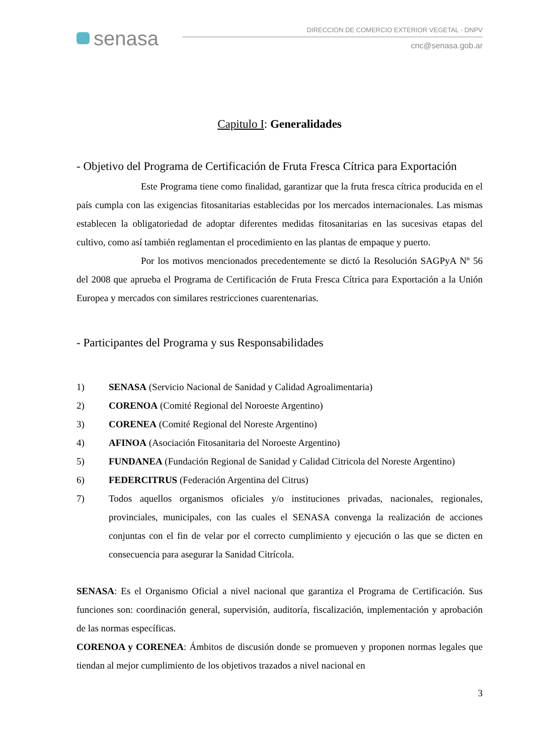senasa
DIRECCION DE COMERCIO EXTERIOR VEGETAL - DNPV
cnc@senasa.gob.ar
Capitulo I: Generalidades
- Objetivo del Programa de Certificación de Fruta Fresca Cítrica para Exportación
Este Programa tiene como finalidad, garantizar que la fruta fresca cítrica producida en el país cumpla con las exigencias fitosanitarias establecidas por los mercados internacionales. Las mismas establecen la obligatoriedad de adoptar diferentes medidas fitosanitarias en las sucesivas etapas del cultivo, como así también reglamentan el procedimiento en las plantas de empaque y puerto.
Por los motivos mencionados precedentemente se dictó la Resolución SAGPyA Nº 56 del 2008 que aprueba el Programa de Certificación de Fruta Fresca Cítrica para Exportación a la Unión Europea y mercados con similares restricciones cuarentenarias.
- Participantes del Programa y sus Responsabilidades
1) SENASA (Servicio Nacional de Sanidad y Calidad Agroalimentaria)
2) CORENOA (Comité Regional del Noroeste Argentino)
3) CORENEA (Comité Regional del Noreste Argentino)
4) AFINOA (Asociación Fitosanitaria del Noroeste Argentino)
5) FUNDANEA (Fundación Regional de Sanidad y Calidad Citricola del Noreste Argentino)
6) FEDERCITRUS (Federación Argentina del Citrus)
7) Todos aquellos organismos oficiales y/o instituciones privadas, nacionales, regionales, provinciales, municipales, con las cuales el SENASA convenga la realización de acciones conjuntas con el fin de velar por el correcto cumplimiento y ejecución o las que se dicten en consecuencia para asegurar la Sanidad Citrícola.
SENASA: Es el Organismo Oficial a nivel nacional que garantiza el Programa de Certificación. Sus funciones son: coordinación general, supervisión, auditoría, fiscalización, implementación y aprobación de las normas específicas.
CORENOA y CORENEA: Ámbitos de discusión donde se promueven y proponen normas legales que tiendan al mejor cumplimiento de los objetivos trazados a nivel nacional en
3